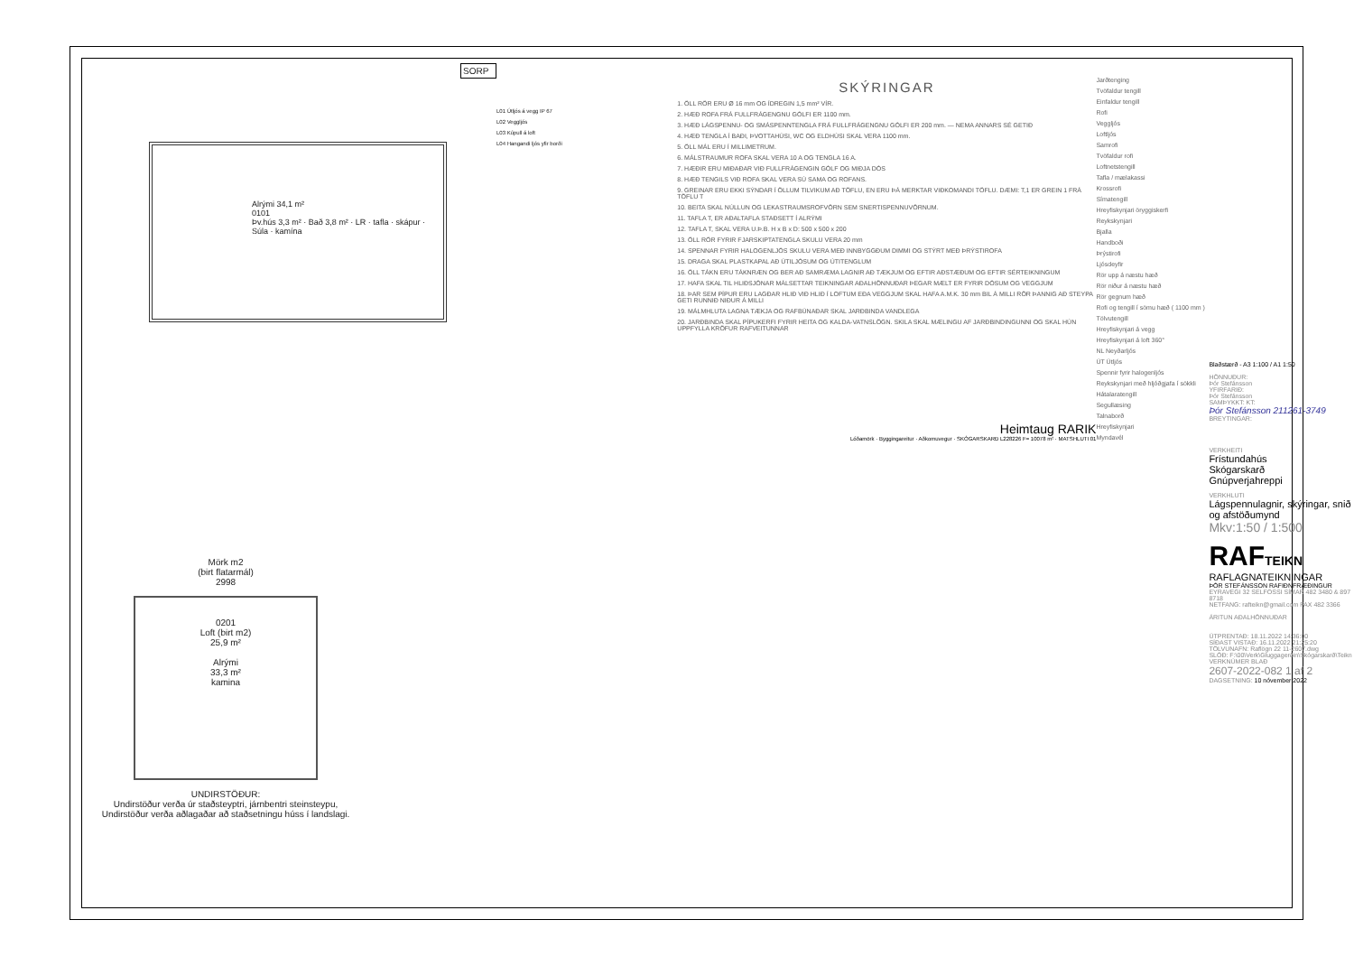SORP
Alrými 34,1 m²
0101
Þv.hús 3,3 m² · Bað 3,8 m² · LR · tafla · skápur · Súla · kamína
Mörk m2
(birt flatarmál)
2998
0201
Loft (birt m2)
25,9 m²
Alrými
33,3 m²
kamina
UNDIRSTÖÐUR:
Undirstöður verða úr staðsteyptri, járnbentri steinsteypu,
Undirstöður verða aðlagaðar að staðsetningu húss í landslagi.
L01 Útljós á vegg IP 67
L02 Veggljós
L03 Kúpull á loft
L04 Hangandi ljós yfir borði
SKÝRINGAR
1. ÖLL RÖR ERU Ø 16 mm OG ÍDREGIN 1,5 mm² VÍR.
2. HÆÐ ROFA FRÁ FULLFRÁGENGNU GÓLFI ER 1100 mm.
3. HÆÐ LÁGSPENNU- OG SMÁSPENNTENGLA FRÁ FULLFRÁGENGNU GÓLFI ER 200 mm. — NEMA ANNARS SÉ GETIÐ
4. HÆÐ TENGLA Í BAÐI, ÞVOTTAHÚSI, WC OG ELDHÚSI SKAL VERA 1100 mm.
5. ÖLL MÁL ERU Í MILLIMETRUM.
6. MÁLSTRAUMUR ROFA SKAL VERA 10 A OG TENGLA 16 A.
7. HÆÐIR ERU MIÐAÐAR VIÐ FULLFRÁGENGIN GÓLF OG MIÐJA DÓS
8. HÆÐ TENGILS VIÐ ROFA SKAL VERA SÚ SAMA OG ROFANS.
9. GREINAR ERU EKKI SÝNDAR Í ÖLLUM TILVIKUM AÐ TÖFLU, EN ERU ÞÁ MERKTAR VIÐKOMANDI TÖFLU. DÆMI: T,1 ER GREIN 1 FRÁ TÖFLU T
10. BEITA SKAL NÚLLUN OG LEKASTRAUMSROFVÖRN SEM SNERTISPENNUVÖRNUM.
11. TAFLA T, ER AÐALTAFLA STAÐSETT Í ALRÝMI
12. TAFLA T, SKAL VERA U.Þ.B. H x B x D: 500 x 500 x 200
13. ÖLL RÖR FYRIR FJARSKIPTATENGLA SKULU VERA 20 mm
14. SPENNAR FYRIR HALOGENLJÓS SKULU VERA MEÐ INNBYGGÐUM DIMMI OG STÝRT MEÐ ÞRÝSTIROFA
15. DRAGA SKAL PLASTKAPAL AÐ ÚTILJÓSUM OG ÚTITENGLUM
16. ÖLL TÁKN ERU TÁKNRÆN OG BER AÐ SAMRÆMA LAGNIR AÐ TÆKJUM OG EFTIR AÐSTÆÐUM OG EFTIR SÉRTEIKNINGUM
17. HAFA SKAL TIL HLIÐSJÓNAR MÁLSETTAR TEIKNINGAR AÐALHÖNNUÐAR ÞEGAR MÆLT ER FYRIR DÓSUM OG VEGGJUM
18. ÞAR SEM PÍPUR ERU LAGÐAR HLIÐ VIÐ HLIÐ Í LOFTUM EÐA VEGGJUM SKAL HAFA A.M.K. 30 mm BIL Á MILLI RÖR ÞANNIG AÐ STEYPA GETI RUNNIÐ NIÐUR Á MILLI
19. MÁLMHLUTA LAGNA TÆKJA OG RAFBÚNAÐAR SKAL JARÐBINDA VANDLEGA
20. JARÐBINDA SKAL PÍPUKERFI FYRIR HEITA OG KALDA-VATNSLÖGN. SKILA SKAL MÆLINGU AF JARÐBINDINGUNNI OG SKAL HÚN UPPFYLLA KRÖFUR RAFVEITUNNAR
Heimtaug RARIK
Lóðamörk · Byggingareitur · Aðkomuvegur · SKÓGARSKARÐ L228226 F= 10078 m² · MATSHLUTI 01
Jarðtenging
Tvöfaldur tengill
Einfaldur tengill
Rofi
Veggljós
Loftljós
Samrofi
Tvöfaldur rofi
Loftnetstengill
Tafla / mælakassi
Krossrofi
Símatengill
Hreyfiskynjari öryggiskerfi
Reykskynjari
Bjalla
Handboði
Þrýstirofi
Ljósdeyfir
Rör upp á næstu hæð
Rör niður á næstu hæð
Rör gegnum hæð
Rofi og tengill í sömu hæð ( 1100 mm )
Tölvutengill
Hreyfiskynjari á vegg
Hreyfiskynjari á loft 360°
NL Neyðarljós
ÚT Útljós
Spennir fyrir halogenljós
Reykskynjari með hljóðgjafa í sökkli
Hátalaratengill
Segullæsing
Talnaborð
Hreyfiskynjari
Myndavél
Blaðstærð - A3 1:100 / A1 1:50
HÖNNUÐUR:
Þór Stefánsson
YFIRFARIÐ:
Þór Stefánsson
SAMÞYKKT: KT:
Þór Stefánsson 211261-3749
BREYTINGAR:
VERKHEITI
Frístundahús
Skógarskarð
Gnúpverjahreppi
VERKHLUTI
Lágspennulagnir, skýringar, snið og afstöðumynd
Mkv:1:50 / 1:500
RAFTEIKN
RAFLAGNATEIKNINGAR
ÞÓR STEFÁNSSON RAFIÐNFRÆÐINGUR
EYRAVEGI 32 SELFOSSI SÍMAR 482 3480 & 897 8718
NETFANG: rafteikn@gmail.com FAX 482 3366
ÁRITUN AÐALHÖNNUÐAR
ÚTPRENTAÐ: 18.11.2022 14:36:00
SÍÐAST VISTAÐ: 16.11.2022 21:25:20
TÖLVUNAFN: Raflögn 22 11-2607.dwg
SLÓÐ: F:\00\Verk\Gluggagerðin\Skógarskarð\Teikn
VERKNÚMER BLAÐ
2607-2022-082 1 af 2
DAGSETNING: 10 nóvember 2022